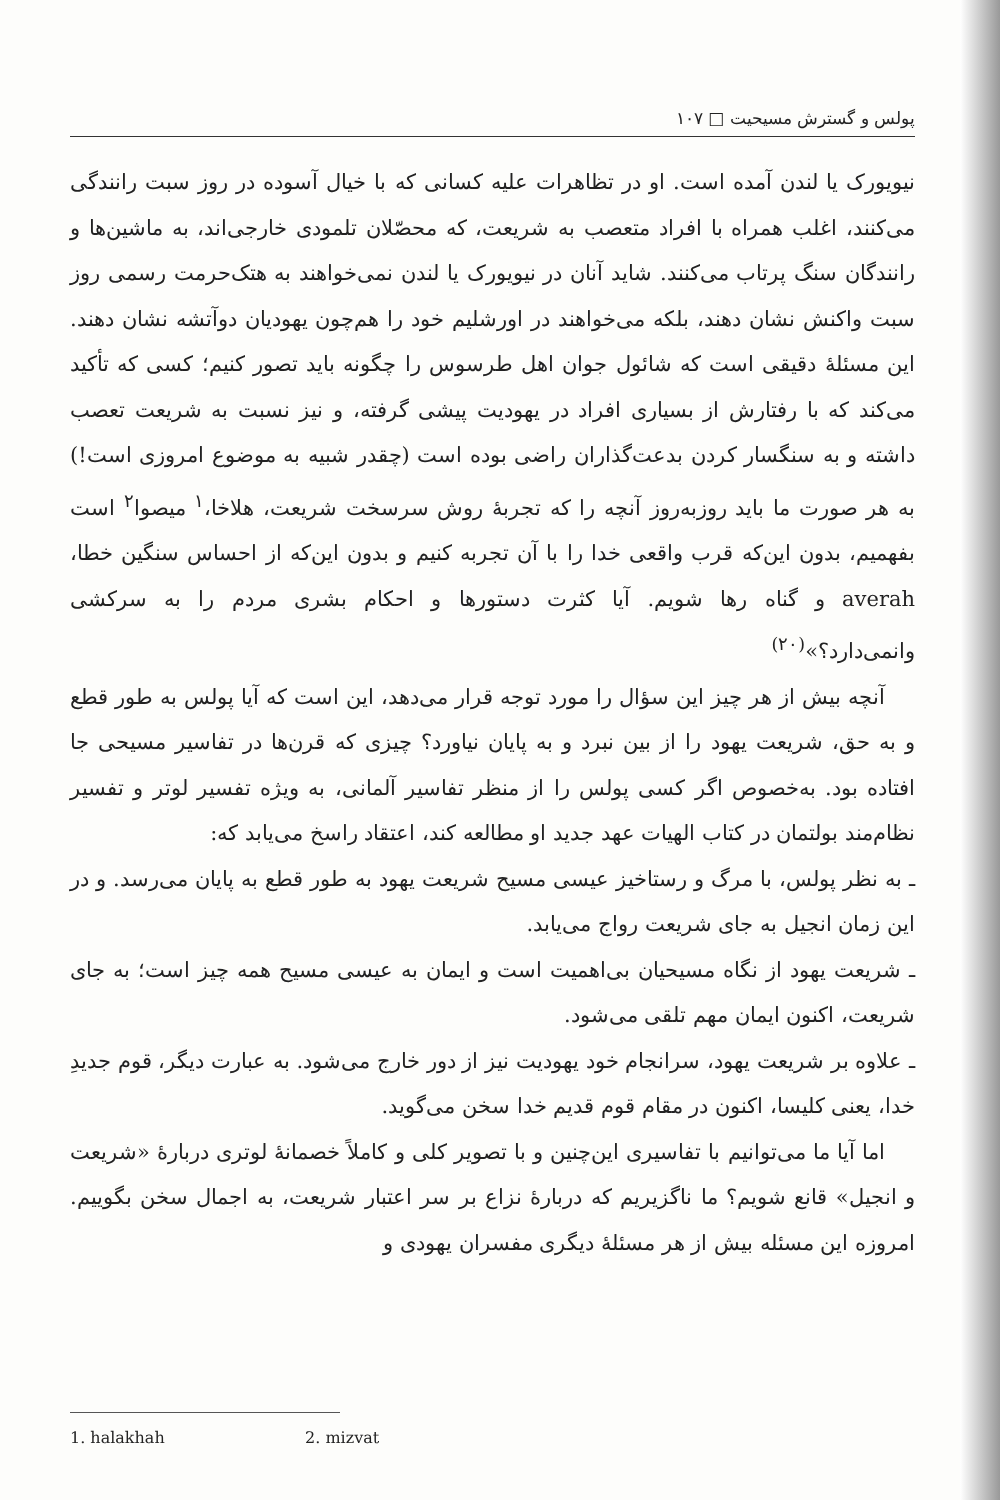پولس و گسترش مسیحیت □ ۱۰۷
نیویورک یا لندن آمده است. او در تظاهرات علیه کسانی که با خیال آسوده در روز سبت رانندگی می‌کنند، اغلب همراه با افراد متعصب به شریعت، که محصّلان تلمودی خارجی‌اند، به ماشین‌ها و رانندگان سنگ پرتاب می‌کنند. شاید آنان در نیویورک یا لندن نمی‌خواهند به هتک‌حرمت رسمی روز سبت واکنش نشان دهند، بلکه می‌خواهند در اورشلیم خود را هم‌چون یهودیان دوآتشه نشان دهند. این مسئلهٔ دقیقی است که شائول جوان اهل طرسوس را چگونه باید تصور کنیم؛ کسی که تأکید می‌کند که با رفتارش از بسیاری افراد در یهودیت پیشی گرفته، و نیز نسبت به شریعت تعصب داشته و به سنگسار کردن بدعت‌گذاران راضی بوده است (چقدر شبیه به موضوع امروزی است!) به هر صورت ما باید روزبه‌روز آنچه را که تجربهٔ روش سرسخت شریعت، هلاخا،<sup>۱</sup> میصوا<sup>۲</sup> است بفهمیم، بدون این‌که قرب واقعی خدا را با آن تجربه کنیم و بدون این‌که از احساس سنگین خطا، averah و گناه رها شویم. آیا کثرت دستورها و احکام بشری مردم را به سرکشی وانمی‌دارد؟»<sup>(۲۰)</sup>
آنچه بیش از هر چیز این سؤال را مورد توجه قرار می‌دهد، این است که آیا پولس به طور قطع و به حق، شریعت یهود را از بین نبرد و به پایان نیاورد؟ چیزی که قرن‌ها در تفاسیر مسیحی جا افتاده بود. به‌خصوص اگر کسی پولس را از منظر تفاسیر آلمانی، به ویژه تفسیر لوتر و تفسیر نظام‌مند بولتمان در کتاب الهیات عهد جدید او مطالعه کند، اعتقاد راسخ می‌یابد که:
ـ به نظر پولس، با مرگ و رستاخیز عیسی مسیح شریعت یهود به طور قطع به پایان می‌رسد. و در این زمان انجیل به جای شریعت رواج می‌یابد.
ـ شریعت یهود از نگاه مسیحیان بی‌اهمیت است و ایمان به عیسی مسیح همه چیز است؛ به جای شریعت، اکنون ایمان مهم تلقی می‌شود.
ـ علاوه بر شریعت یهود، سرانجام خود یهودیت نیز از دور خارج می‌شود. به عبارت دیگر، قوم جدیدِ خدا، یعنی کلیسا، اکنون در مقام قوم قدیم خدا سخن می‌گوید.
اما آیا ما می‌توانیم با تفاسیری این‌چنین و با تصویر کلی و کاملاً خصمانهٔ لوتری دربارهٔ «شریعت و انجیل» قانع شویم؟ ما ناگزیریم که دربارهٔ نزاع بر سر اعتبار شریعت، به اجمال سخن بگوییم. امروزه این مسئله بیش از هر مسئلهٔ دیگری مفسران یهودی و
1. halakhah 2. mizvat